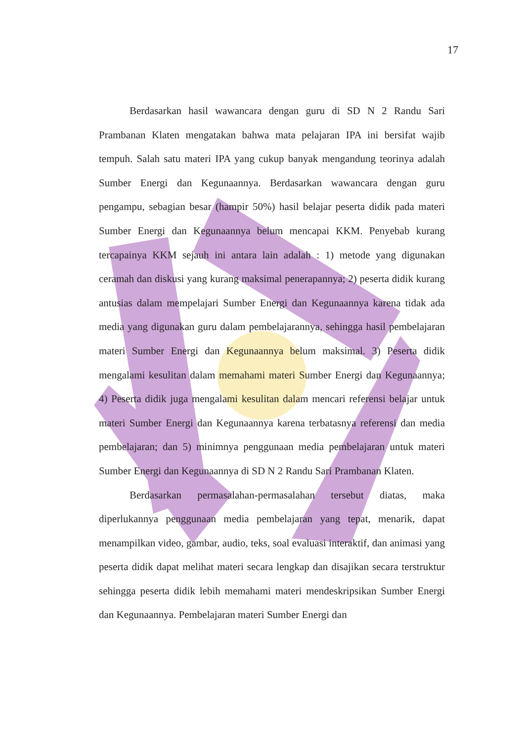17
Berdasarkan hasil wawancara dengan guru di SD N 2 Randu Sari Prambanan Klaten mengatakan bahwa mata pelajaran IPA ini bersifat wajib tempuh. Salah satu materi IPA yang cukup banyak mengandung teorinya adalah Sumber Energi dan Kegunaannya. Berdasarkan wawancara dengan guru pengampu, sebagian besar (hampir 50%) hasil belajar peserta didik pada materi Sumber Energi dan Kegunaannya belum mencapai KKM. Penyebab kurang tercapainya KKM sejauh ini antara lain adalah : 1) metode yang digunakan ceramah dan diskusi yang kurang maksimal penerapannya; 2) peserta didik kurang antusias dalam mempelajari Sumber Energi dan Kegunaannya karena tidak ada media yang digunakan guru dalam pembelajarannya, sehingga hasil pembelajaran materi Sumber Energi dan Kegunaannya belum maksimal. 3) Peserta didik mengalami kesulitan dalam memahami materi Sumber Energi dan Kegunaannya; 4) Peserta didik juga mengalami kesulitan dalam mencari referensi belajar untuk materi Sumber Energi dan Kegunaannya karena terbatasnya referensi dan media pembelajaran; dan 5) minimnya penggunaan media pembelajaran untuk materi Sumber Energi dan Kegunaannya di SD N 2 Randu Sari Prambanan Klaten.
Berdasarkan permasalahan-permasalahan tersebut diatas, maka diperlukannya penggunaan media pembelajaran yang tepat, menarik, dapat menampilkan video, gambar, audio, teks, soal evaluasi interaktif, dan animasi yang peserta didik dapat melihat materi secara lengkap dan disajikan secara terstruktur sehingga peserta didik lebih memahami materi mendeskripsikan Sumber Energi dan Kegunaannya. Pembelajaran materi Sumber Energi dan